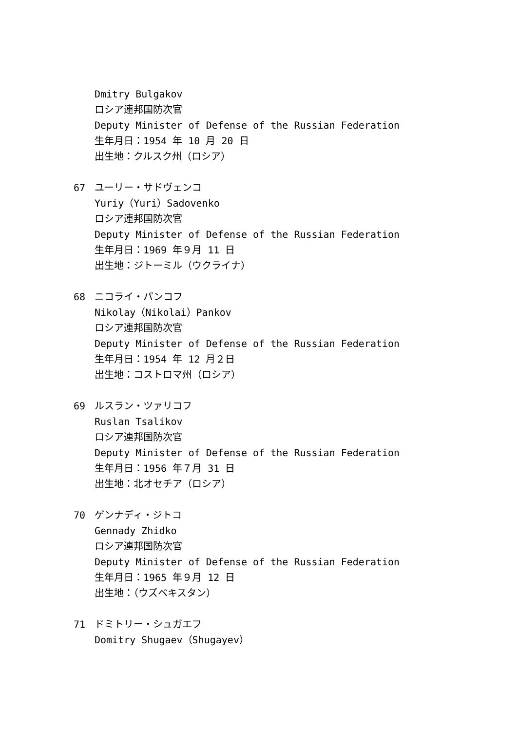Dmitry Bulgakov
ロシア連邦国防次官
Deputy Minister of Defense of the Russian Federation
生年月日：1954 年 10 月 20 日
出生地：クルスク州（ロシア）
67 ユーリー・サドヴェンコ
Yuriy（Yuri）Sadovenko
ロシア連邦国防次官
Deputy Minister of Defense of the Russian Federation
生年月日：1969 年９月 11 日
出生地：ジトーミル（ウクライナ）
68 ニコライ・パンコフ
Nikolay（Nikolai）Pankov
ロシア連邦国防次官
Deputy Minister of Defense of the Russian Federation
生年月日：1954 年 12 月２日
出生地：コストロマ州（ロシア）
69 ルスラン・ツァリコフ
Ruslan Tsalikov
ロシア連邦国防次官
Deputy Minister of Defense of the Russian Federation
生年月日：1956 年７月 31 日
出生地：北オセチア（ロシア）
70 ゲンナディ・ジトコ
Gennady Zhidko
ロシア連邦国防次官
Deputy Minister of Defense of the Russian Federation
生年月日：1965 年９月 12 日
出生地：（ウズベキスタン）
71 ドミトリー・シュガエフ
Domitry Shugaev（Shugayev）